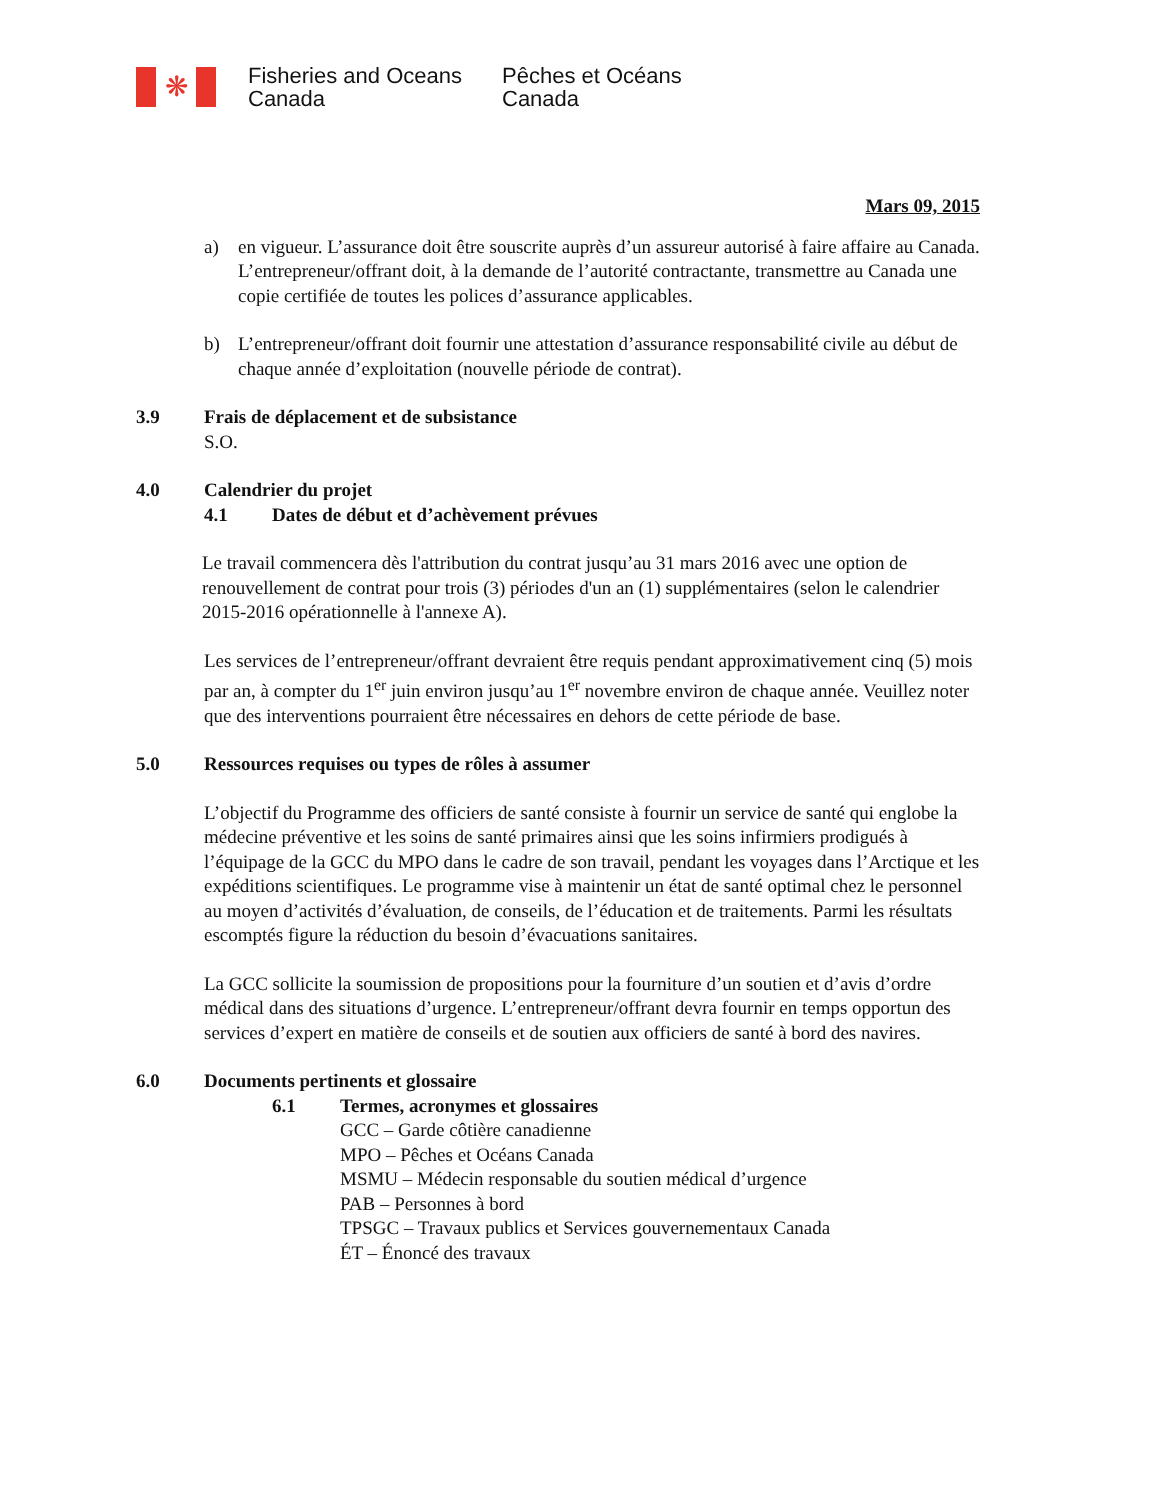❋
Fisheries and Oceans
Canada
Pêches et Océans
Canada
Mars 09, 2015
a) en vigueur. L’assurance doit être souscrite auprès d’un assureur autorisé à faire affaire au Canada. L’entrepreneur/offrant doit, à la demande de l’autorité contractante, transmettre au Canada une copie certifiée de toutes les polices d’assurance applicables.
b) L’entrepreneur/offrant doit fournir une attestation d’assurance responsabilité civile au début de chaque année d’exploitation (nouvelle période de contrat).
3.9 Frais de déplacement et de subsistance
S.O.
4.0 Calendrier du projet
4.1 Dates de début et d’achèvement prévues
Le travail commencera dès l'attribution du contrat jusqu’au 31 mars 2016 avec une option de renouvellement de contrat pour trois (3) périodes d'un an (1) supplémentaires (selon le calendrier 2015-2016 opérationnelle à l'annexe A).
Les services de l’entrepreneur/offrant devraient être requis pendant approximativement cinq (5) mois par an, à compter du 1<sup>er</sup> juin environ jusqu’au 1<sup>er</sup> novembre environ de chaque année. Veuillez noter que des interventions pourraient être nécessaires en dehors de cette période de base.
5.0 Ressources requises ou types de rôles à assumer
L’objectif du Programme des officiers de santé consiste à fournir un service de santé qui englobe la médecine préventive et les soins de santé primaires ainsi que les soins infirmiers prodigués à l’équipage de la GCC du MPO dans le cadre de son travail, pendant les voyages dans l’Arctique et les expéditions scientifiques. Le programme vise à maintenir un état de santé optimal chez le personnel au moyen d’activités d’évaluation, de conseils, de l’éducation et de traitements. Parmi les résultats escomptés figure la réduction du besoin d’évacuations sanitaires.
La GCC sollicite la soumission de propositions pour la fourniture d’un soutien et d’avis d’ordre médical dans des situations d’urgence. L’entrepreneur/offrant devra fournir en temps opportun des services d’expert en matière de conseils et de soutien aux officiers de santé à bord des navires.
6.0 Documents pertinents et glossaire
6.1 Termes, acronymes et glossaires
GCC – Garde côtière canadienne
MPO – Pêches et Océans Canada
MSMU – Médecin responsable du soutien médical d’urgence
PAB – Personnes à bord
TPSGC – Travaux publics et Services gouvernementaux Canada
ÉT – Énoncé des travaux